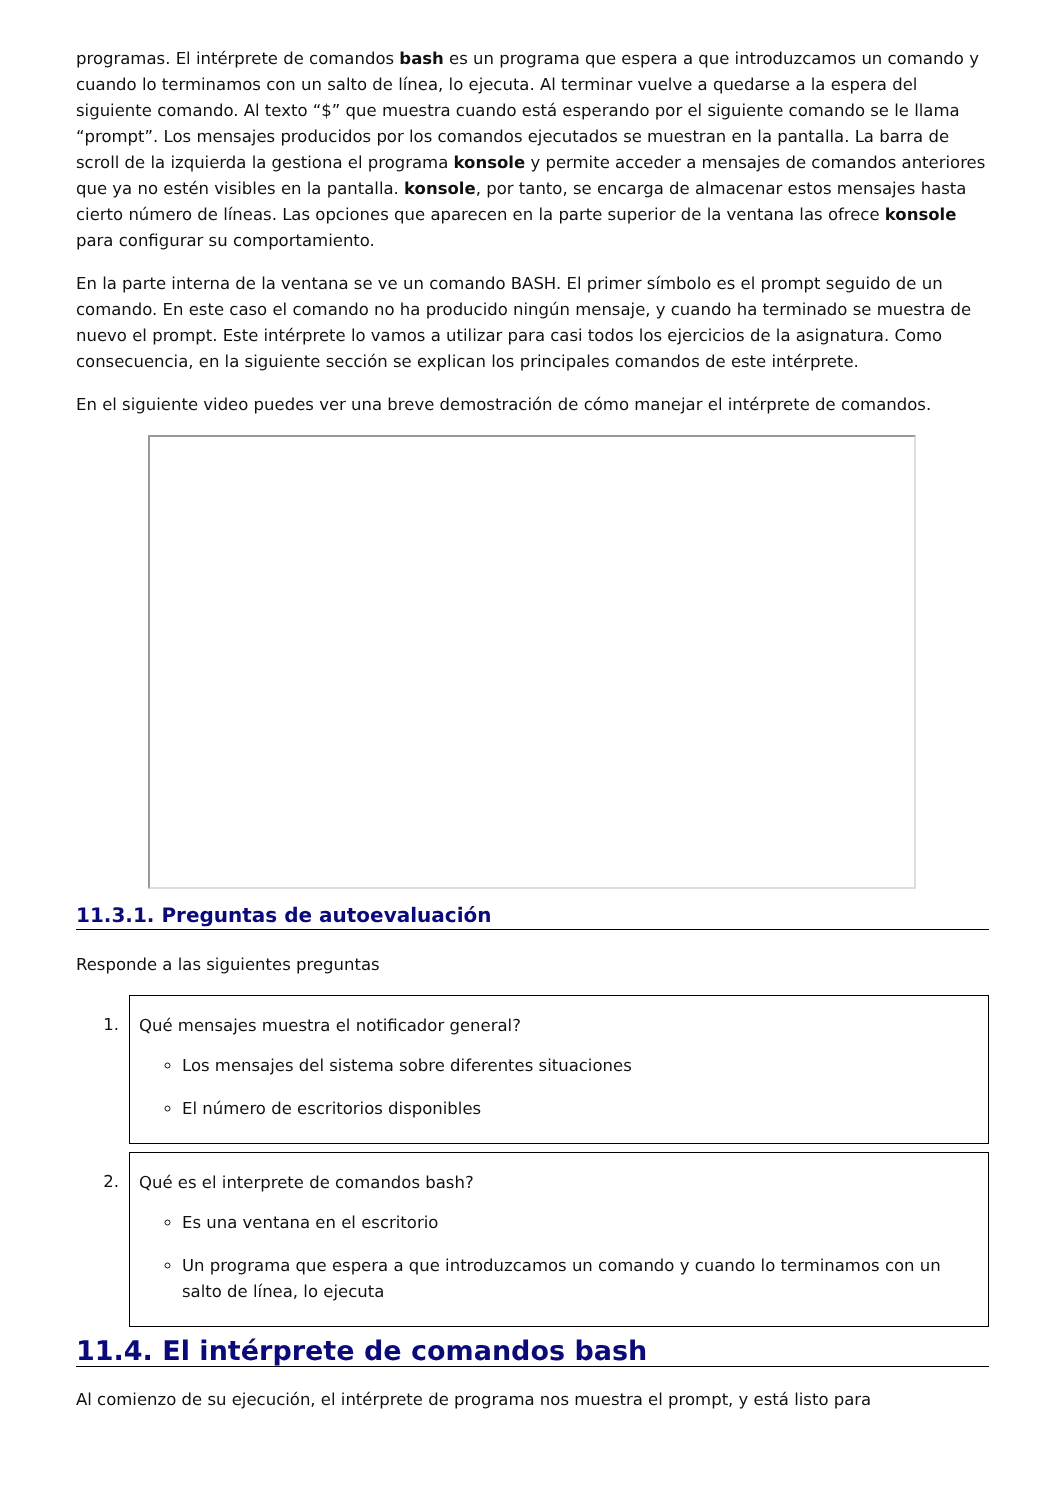programas. El intérprete de comandos bash es un programa que espera a que introduzcamos un comando y cuando lo terminamos con un salto de línea, lo ejecuta. Al terminar vuelve a quedarse a la espera del siguiente comando. Al texto “$” que muestra cuando está esperando por el siguiente comando se le llama “prompt”. Los mensajes producidos por los comandos ejecutados se muestran en la pantalla. La barra de scroll de la izquierda la gestiona el programa konsole y permite acceder a mensajes de comandos anteriores que ya no estén visibles en la pantalla. konsole, por tanto, se encarga de almacenar estos mensajes hasta cierto número de líneas. Las opciones que aparecen en la parte superior de la ventana las ofrece konsole para configurar su comportamiento.
En la parte interna de la ventana se ve un comando BASH. El primer símbolo es el prompt seguido de un comando. En este caso el comando no ha producido ningún mensaje, y cuando ha terminado se muestra de nuevo el prompt. Este intérprete lo vamos a utilizar para casi todos los ejercicios de la asignatura. Como consecuencia, en la siguiente sección se explican los principales comandos de este intérprete.
En el siguiente video puedes ver una breve demostración de cómo manejar el intérprete de comandos.
11.3.1. Preguntas de autoevaluación
Responde a las siguientes preguntas
1. Qué mensajes muestra el notificador general?
Los mensajes del sistema sobre diferentes situaciones
El número de escritorios disponibles
2. Qué es el interprete de comandos bash?
Es una ventana en el escritorio
Un programa que espera a que introduzcamos un comando y cuando lo terminamos con un salto de línea, lo ejecuta
11.4. El intérprete de comandos bash
Al comienzo de su ejecución, el intérprete de programa nos muestra el prompt, y está listo para